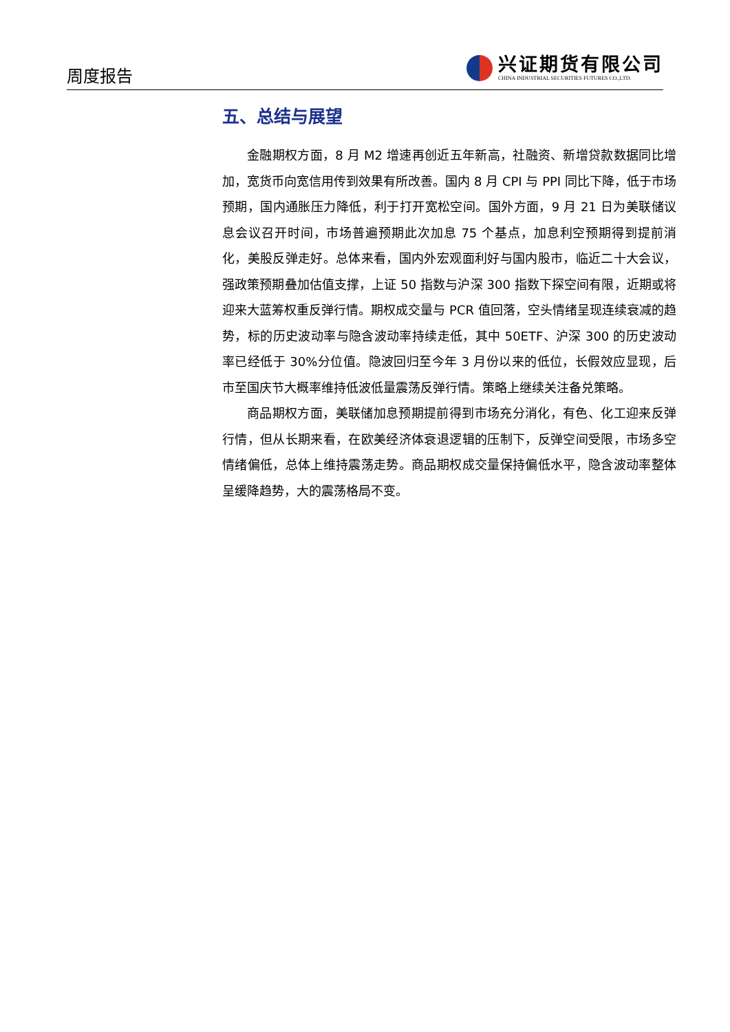周度报告
兴证期货有限公司
CHINA INDUSTRIAL SECURITIES FUTURES CO.,LTD.
五、总结与展望
金融期权方面，8 月 M2 增速再创近五年新高，社融资、新增贷款数据同比增加，宽货币向宽信用传到效果有所改善。国内 8 月 CPI 与 PPI 同比下降，低于市场预期，国内通胀压力降低，利于打开宽松空间。国外方面，9 月 21 日为美联储议息会议召开时间，市场普遍预期此次加息 75 个基点，加息利空预期得到提前消化，美股反弹走好。总体来看，国内外宏观面利好与国内股市，临近二十大会议，强政策预期叠加估值支撑，上证 50 指数与沪深 300 指数下探空间有限，近期或将迎来大蓝筹权重反弹行情。期权成交量与 PCR 值回落，空头情绪呈现连续衰减的趋势，标的历史波动率与隐含波动率持续走低，其中 50ETF、沪深 300 的历史波动率已经低于 30%分位值。隐波回归至今年 3 月份以来的低位，长假效应显现，后市至国庆节大概率维持低波低量震荡反弹行情。策略上继续关注备兑策略。
商品期权方面，美联储加息预期提前得到市场充分消化，有色、化工迎来反弹行情，但从长期来看，在欧美经济体衰退逻辑的压制下，反弹空间受限，市场多空情绪偏低，总体上维持震荡走势。商品期权成交量保持偏低水平，隐含波动率整体呈缓降趋势，大的震荡格局不变。